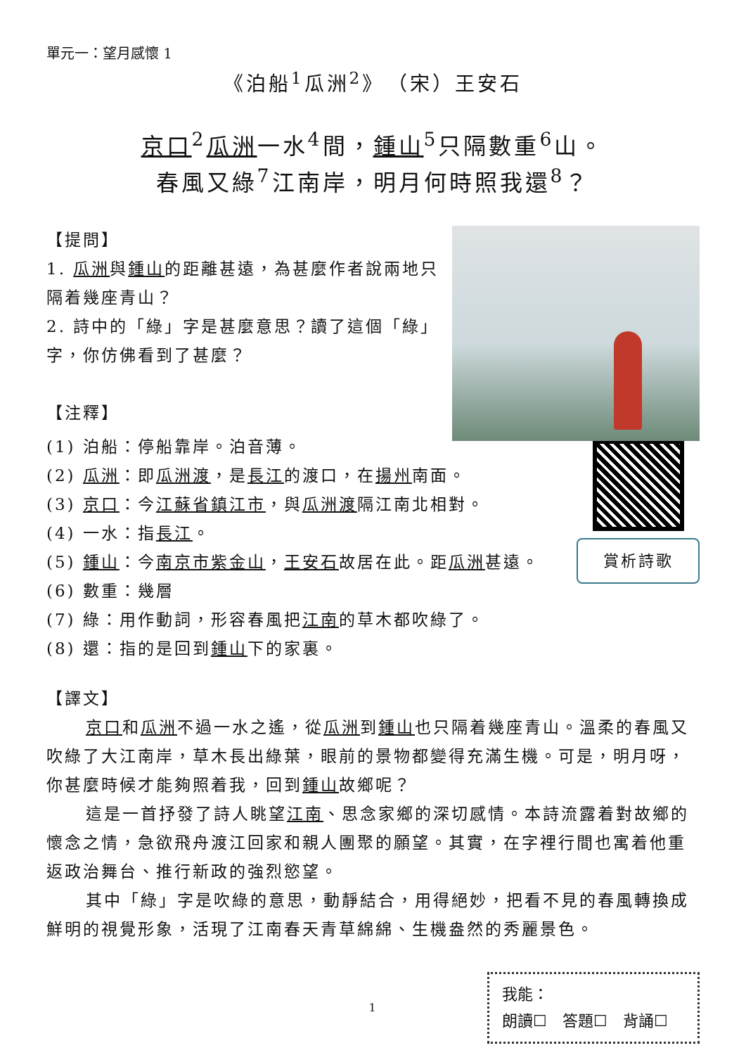單元一：望月感懷 1
《泊船<sup>1</sup>瓜洲<sup>2</sup>》　（宋）王安石
京口<sup>2</sup>瓜洲一水<sup>4</sup>間，鍾山<sup>5</sup>只隔數重<sup>6</sup>山。
春風又綠<sup>7</sup>江南岸，明月何時照我還<sup>8</sup>？
【提問】
1. 瓜洲與鍾山的距離甚遠，為甚麼作者說兩地只隔着幾座青山？
2. 詩中的「綠」字是甚麼意思？讀了這個「綠」字，你仿佛看到了甚麼？
【注釋】
賞析詩歌
(1) 泊船：停船靠岸。泊音薄。
(2) 瓜洲：即瓜洲渡，是長江的渡口，在揚州南面。
(3) 京口：今江蘇省鎮江市，與瓜洲渡隔江南北相對。
(4) 一水：指長江。
(5) 鍾山：今南京市紫金山，王安石故居在此。距瓜洲甚遠。
(6) 數重：幾層
(7) 綠：用作動詞，形容春風把江南的草木都吹綠了。
(8) 還：指的是回到鍾山下的家裏。
【譯文】
京口和瓜洲不過一水之遙，從瓜洲到鍾山也只隔着幾座青山。溫柔的春風又吹綠了大江南岸，草木長出綠葉，眼前的景物都變得充滿生機。可是，明月呀，你甚麼時候才能夠照着我，回到鍾山故鄉呢？
這是一首抒發了詩人眺望江南、思念家鄉的深切感情。本詩流露着對故鄉的懷念之情，急欲飛舟渡江回家和親人團聚的願望。其實，在字裡行間也寓着他重返政治舞台、推行新政的強烈慾望。
其中「綠」字是吹綠的意思，動靜結合，用得絕妙，把看不見的春風轉換成鮮明的視覺形象，活現了江南春天青草綿綿、生機盎然的秀麗景色。
1
我能：
朗讀☐　答題☐　背誦☐